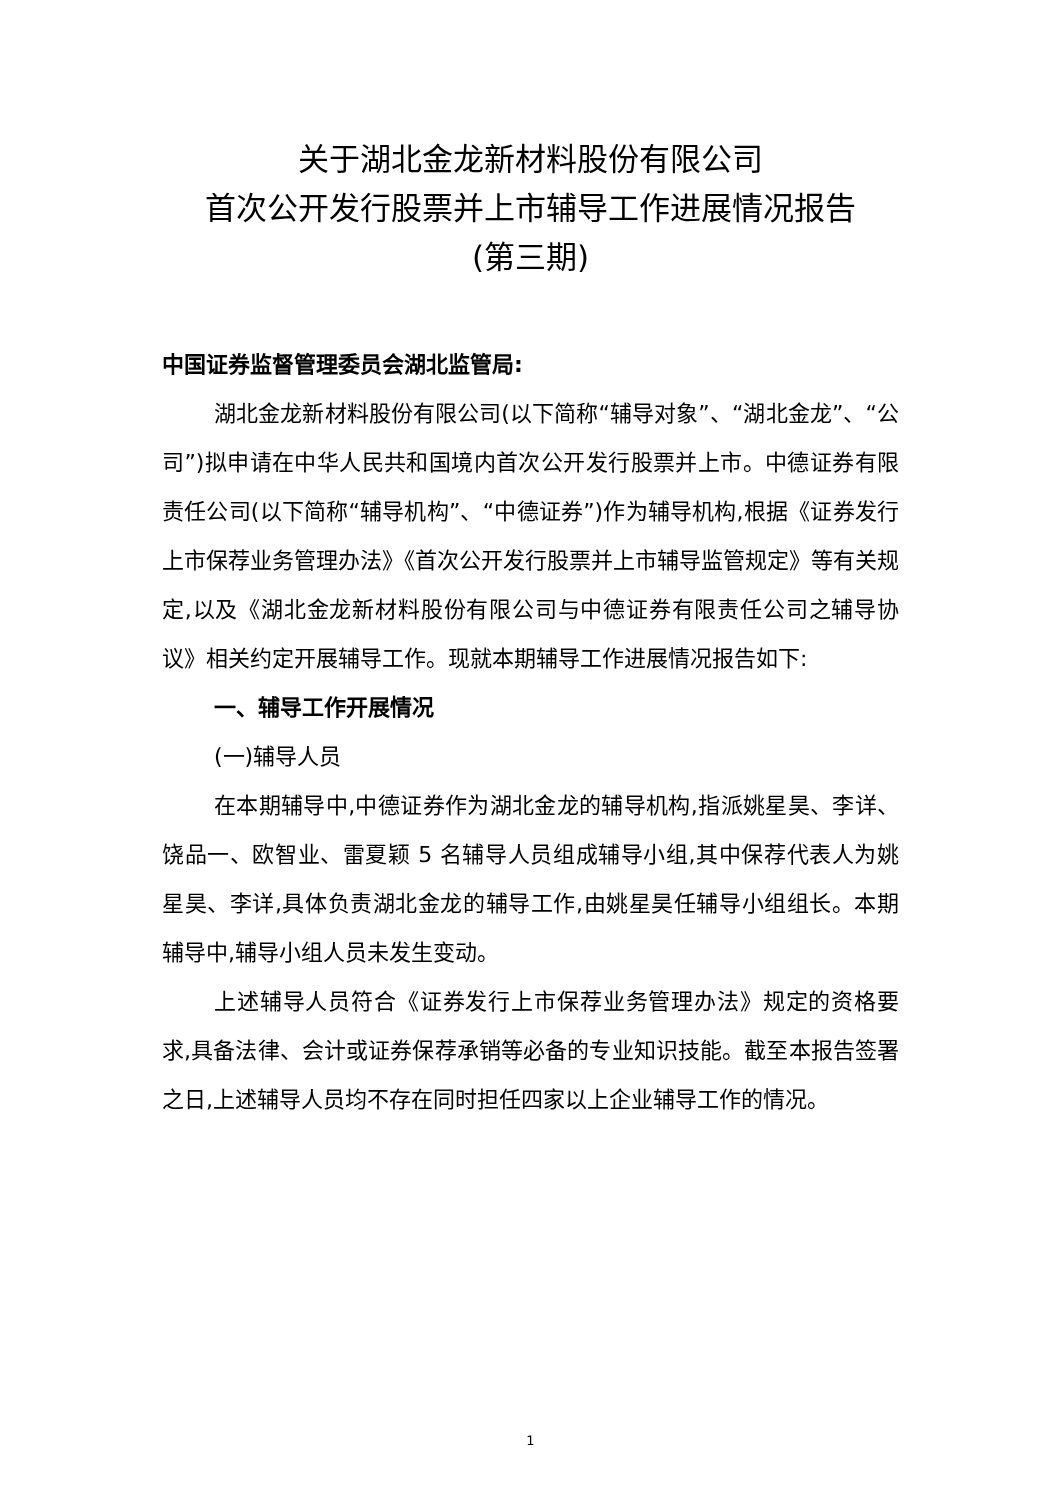关于湖北金龙新材料股份有限公司
首次公开发行股票并上市辅导工作进展情况报告
(第三期)
中国证券监督管理委员会湖北监管局:
湖北金龙新材料股份有限公司(以下简称“辅导对象”、“湖北金龙”、“公司”)拟申请在中华人民共和国境内首次公开发行股票并上市。中德证券有限责任公司(以下简称“辅导机构”、“中德证券”)作为辅导机构,根据《证券发行上市保荐业务管理办法》《首次公开发行股票并上市辅导监管规定》等有关规定,以及《湖北金龙新材料股份有限公司与中德证券有限责任公司之辅导协议》相关约定开展辅导工作。现就本期辅导工作进展情况报告如下:
一、辅导工作开展情况
(一)辅导人员
在本期辅导中,中德证券作为湖北金龙的辅导机构,指派姚星昊、李详、饶品一、欧智业、雷夏颖 5 名辅导人员组成辅导小组,其中保荐代表人为姚星昊、李详,具体负责湖北金龙的辅导工作,由姚星昊任辅导小组组长。本期辅导中,辅导小组人员未发生变动。
上述辅导人员符合《证券发行上市保荐业务管理办法》规定的资格要求,具备法律、会计或证券保荐承销等必备的专业知识技能。截至本报告签署之日,上述辅导人员均不存在同时担任四家以上企业辅导工作的情况。
1